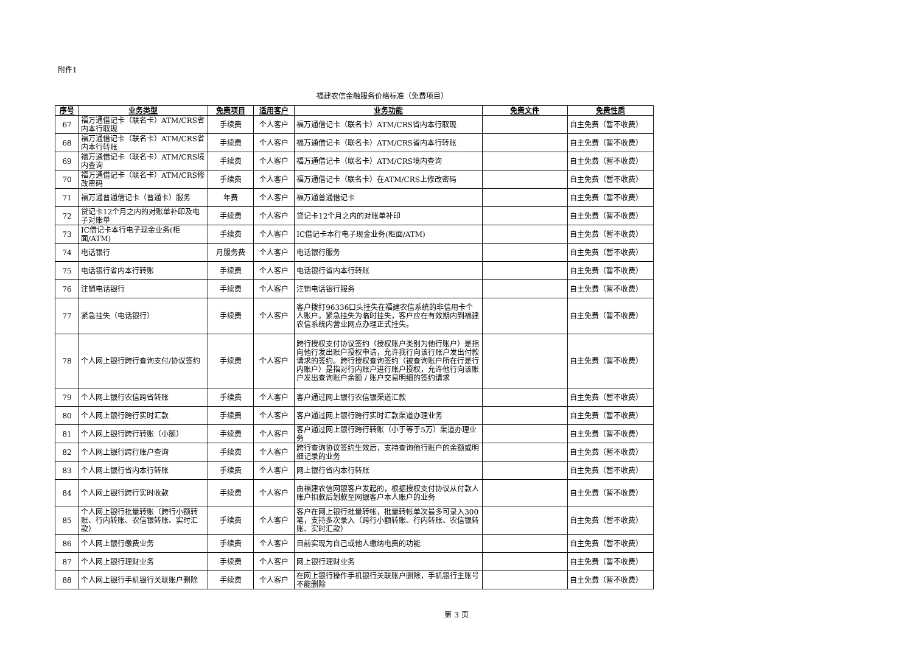附件1
福建农信金融服务价格标准（免费项目）
| 序号 | 业务类型 | 免费项目 | 适用客户 | 业务功能 | 免费文件 | 免费性质 |
| --- | --- | --- | --- | --- | --- | --- |
| 67 | 福万通借记卡（联名卡）ATM/CRS省内本行取现 | 手续费 | 个人客户 | 福万通借记卡（联名卡）ATM/CRS省内本行取现 | | 自主免费（暂不收费） |
| 68 | 福万通借记卡（联名卡）ATM/CRS省内本行转账 | 手续费 | 个人客户 | 福万通借记卡（联名卡）ATM/CRS省内本行转账 | | 自主免费（暂不收费） |
| 69 | 福万通借记卡（联名卡）ATM/CRS境内查询 | 手续费 | 个人客户 | 福万通借记卡（联名卡）ATM/CRS境内查询 | | 自主免费（暂不收费） |
| 70 | 福万通借记卡（联名卡）ATM/CRS修改密码 | 手续费 | 个人客户 | 福万通借记卡（联名卡）在ATM/CRS上修改密码 | | 自主免费（暂不收费） |
| 71 | 福万通普通借记卡（普通卡）服务 | 年费 | 个人客户 | 福万通普通借记卡 | | 自主免费（暂不收费） |
| 72 | 贷记卡12个月之内的对账单补印及电子对账单 | 手续费 | 个人客户 | 贷记卡12个月之内的对账单补印 | | 自主免费（暂不收费） |
| 73 | IC借记卡本行电子现金业务(柜面/ATM) | 手续费 | 个人客户 | IC借记卡本行电子现金业务(柜面/ATM) | | 自主免费（暂不收费） |
| 74 | 电话银行 | 月服务费 | 个人客户 | 电话银行服务 | | 自主免费（暂不收费） |
| 75 | 电话银行省内本行转账 | 手续费 | 个人客户 | 电话银行省内本行转账 | | 自主免费（暂不收费） |
| 76 | 注销电话银行 | 手续费 | 个人客户 | 注销电话银行服务 | | 自主免费（暂不收费） |
| 77 | 紧急挂失（电话银行） | 手续费 | 个人客户 | 客户拨打96336口头挂失在福建农信系统的非信用卡个人账户。紧急挂失为临时挂失，客户应在有效期内到福建农信系统内营业网点办理正式挂失。 | | 自主免费（暂不收费） |
| 78 | 个人网上银行跨行查询支付/协议签约 | 手续费 | 个人客户 | 跨行授权支付协议签约（授权账户类别为他行账户）是指向他行发出账户授权申请，允许我行向该行账户发出付款请求的签约。跨行授权查询签约（被查询账户所在行是行内账户）是指对行内账户进行账户授权，允许他行向该账户发出查询账户余额 / 账户交易明细的签约请求 | | 自主免费（暂不收费） |
| 79 | 个人网上银行农信跨省转账 | 手续费 | 个人客户 | 客户通过网上银行农信银渠道汇款 | | 自主免费（暂不收费） |
| 80 | 个人网上银行跨行实时汇款 | 手续费 | 个人客户 | 客户通过网上银行跨行实时汇款渠道办理业务 | | 自主免费（暂不收费） |
| 81 | 个人网上银行跨行转账（小额） | 手续费 | 个人客户 | 客户通过网上银行跨行转账（小于等于5万）渠道办理业务 | | 自主免费（暂不收费） |
| 82 | 个人网上银行跨行账户查询 | 手续费 | 个人客户 | 跨行查询协议签约生效后，支持查询他行账户的余额或明细记录的业务 | | 自主免费（暂不收费） |
| 83 | 个人网上银行省内本行转账 | 手续费 | 个人客户 | 网上银行省内本行转账 | | 自主免费（暂不收费） |
| 84 | 个人网上银行跨行实时收款 | 手续费 | 个人客户 | 由福建农信网银客户发起的，根据授权支付协议从付款人账户扣款后划款至网银客户本人账户的业务 | | 自主免费（暂不收费） |
| 85 | 个人网上银行批量转账（跨行小额转账、行内转账、农信银转账、实时汇款） | 手续费 | 个人客户 | 客户在网上银行批量转帐，批量转帐单次最多可录入300笔，支持多次录入（跨行小额转账、行内转账、农信银转账、实时汇款） | | 自主免费（暂不收费） |
| 86 | 个人网上银行缴费业务 | 手续费 | 个人客户 | 目前实现为自己或他人缴纳电费的功能 | | 自主免费（暂不收费） |
| 87 | 个人网上银行理财业务 | 手续费 | 个人客户 | 网上银行理财业务 | | 自主免费（暂不收费） |
| 88 | 个人网上银行手机银行关联账户删除 | 手续费 | 个人客户 | 在网上银行操作手机银行关联账户删除，手机银行主账号不能删除 | | 自主免费（暂不收费） |
第 3 页